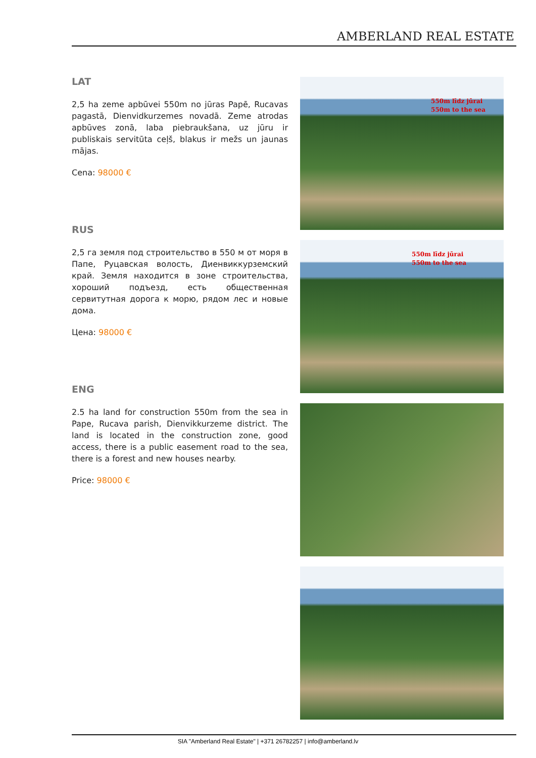AMBERLAND REAL ESTATE
LAT
2,5 ha zeme apbūvei 550m no jūras Papē, Rucavas pagastā, Dienvidkurzemes novadā. Zeme atrodas apbūves zonā, laba piebraukšana, uz jūru ir publiskais servitūta ceļš, blakus ir mežs un jaunas mājas.
Cena: 98000 €
RUS
2,5 га земля под строительство в 550 м от моря в Папе, Руцавская волость, Диенвиккурземский край. Земля находится в зоне строительства, хороший подъезд, есть общественная сервитутная дорога к морю, рядом лес и новые дома.
Цена: 98000 €
ENG
2.5 ha land for construction 550m from the sea in Pape, Rucava parish, Dienvikkurzeme district. The land is located in the construction zone, good access, there is a public easement road to the sea, there is a forest and new houses nearby.
Price: 98000 €
550m līdz jūrai
550m to the sea
550m līdz jūrai
550m to the sea
SIA "Amberland Real Estate" | +371 26782257 | info@amberland.lv